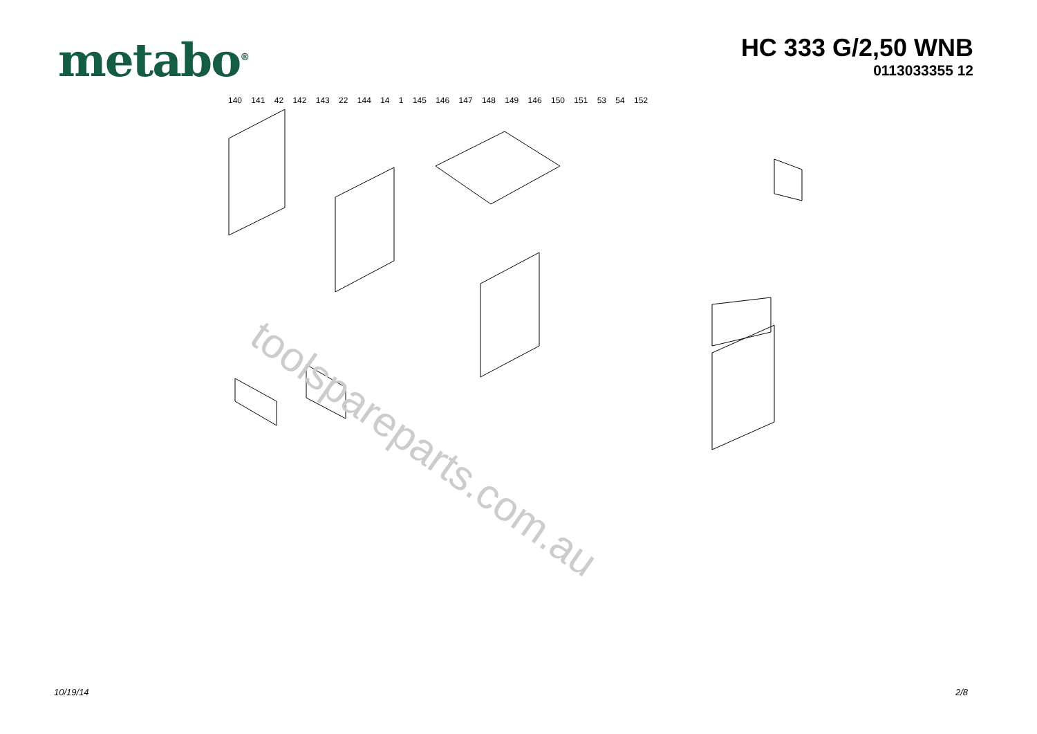metabo<sup>®</sup>
HC 333 G/2,50 WNB
0113033355 12
140 141 42 142 143 22 144 14 1 145 146 147 148 149 146 150 151 53 54 152
toolspareparts.com.au
10/19/14 2/8